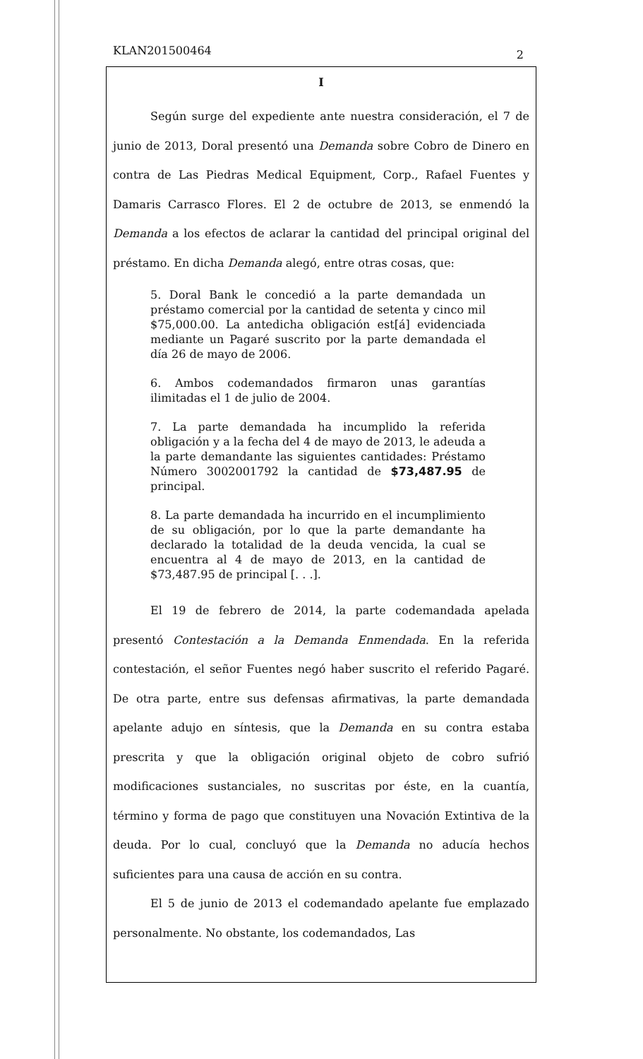KLAN201500464 2
I
Según surge del expediente ante nuestra consideración, el 7 de junio de 2013, Doral presentó una Demanda sobre Cobro de Dinero en contra de Las Piedras Medical Equipment, Corp., Rafael Fuentes y Damaris Carrasco Flores. El 2 de octubre de 2013, se enmendó la Demanda a los efectos de aclarar la cantidad del principal original del préstamo. En dicha Demanda alegó, entre otras cosas, que:
5. Doral Bank le concedió a la parte demandada un préstamo comercial por la cantidad de setenta y cinco mil $75,000.00. La antedicha obligación est[á] evidenciada mediante un Pagaré suscrito por la parte demandada el día 26 de mayo de 2006.
6. Ambos codemandados firmaron unas garantías ilimitadas el 1 de julio de 2004.
7. La parte demandada ha incumplido la referida obligación y a la fecha del 4 de mayo de 2013, le adeuda a la parte demandante las siguientes cantidades: Préstamo Número 3002001792 la cantidad de $73,487.95 de principal.
8. La parte demandada ha incurrido en el incumplimiento de su obligación, por lo que la parte demandante ha declarado la totalidad de la deuda vencida, la cual se encuentra al 4 de mayo de 2013, en la cantidad de $73,487.95 de principal [. . .].
El 19 de febrero de 2014, la parte codemandada apelada presentó Contestación a la Demanda Enmendada. En la referida contestación, el señor Fuentes negó haber suscrito el referido Pagaré. De otra parte, entre sus defensas afirmativas, la parte demandada apelante adujo en síntesis, que la Demanda en su contra estaba prescrita y que la obligación original objeto de cobro sufrió modificaciones sustanciales, no suscritas por éste, en la cuantía, término y forma de pago que constituyen una Novación Extintiva de la deuda. Por lo cual, concluyó que la Demanda no aducía hechos suficientes para una causa de acción en su contra.
El 5 de junio de 2013 el codemandado apelante fue emplazado personalmente. No obstante, los codemandados, Las